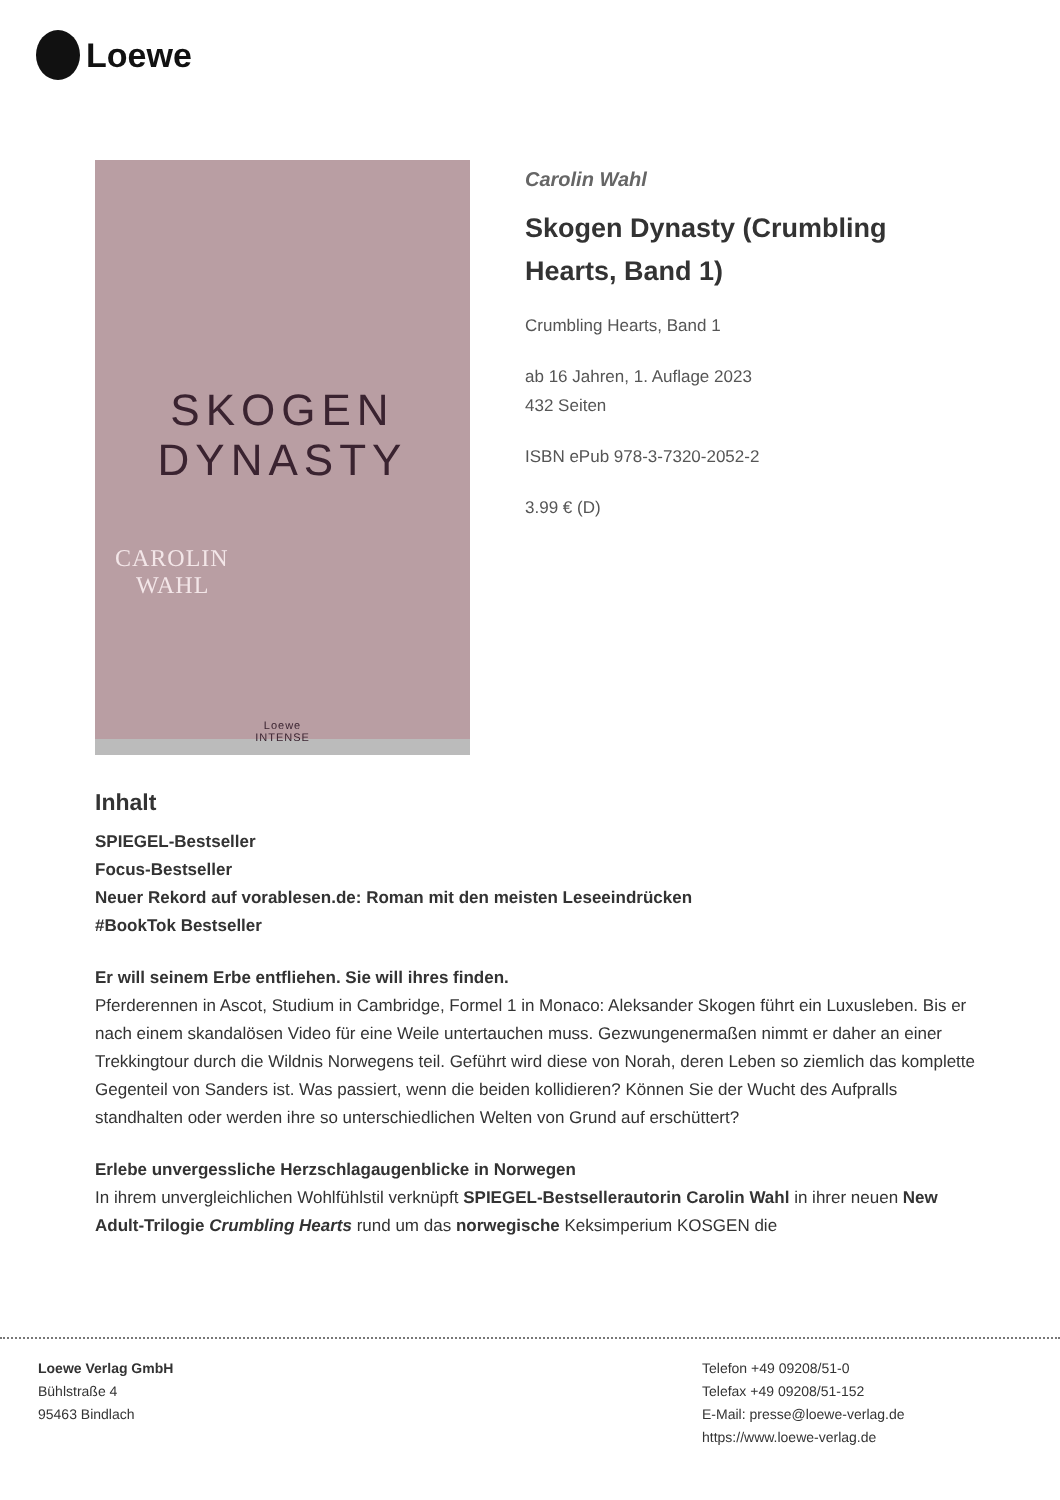Loewe
SKOGEN
DYNASTY
CAROLIN
WAHL
Loewe
INTENSE
Carolin Wahl
Skogen Dynasty (Crumbling Hearts, Band 1)
Crumbling Hearts, Band 1
ab 16 Jahren, 1. Auflage 2023
432 Seiten
ISBN ePub 978-3-7320-2052-2
3.99 € (D)
Inhalt
SPIEGEL-Bestseller
Focus-Bestseller
Neuer Rekord auf vorablesen.de: Roman mit den meisten Leseeindrücken
#BookTok Bestseller
Er will seinem Erbe entfliehen. Sie will ihres finden.
Pferderennen in Ascot, Studium in Cambridge, Formel 1 in Monaco: Aleksander Skogen führt ein Luxusleben. Bis er nach einem skandalösen Video für eine Weile untertauchen muss. Gezwungenermaßen nimmt er daher an einer Trekkingtour durch die Wildnis Norwegens teil. Geführt wird diese von Norah, deren Leben so ziemlich das komplette Gegenteil von Sanders ist. Was passiert, wenn die beiden kollidieren? Können Sie der Wucht des Aufpralls standhalten oder werden ihre so unterschiedlichen Welten von Grund auf erschüttert?
Erlebe unvergessliche Herzschlagaugenblicke in Norwegen
In ihrem unvergleichlichen Wohlfühlstil verknüpft SPIEGEL-Bestsellerautorin Carolin Wahl in ihrer neuen New Adult-Trilogie Crumbling Hearts rund um das norwegische Keksimperium KOSGEN die
Loewe Verlag GmbH
Bühlstraße 4
95463 Bindlach
Telefon +49 09208/51-0
Telefax +49 09208/51-152
E-Mail: presse@loewe-verlag.de
https://www.loewe-verlag.de